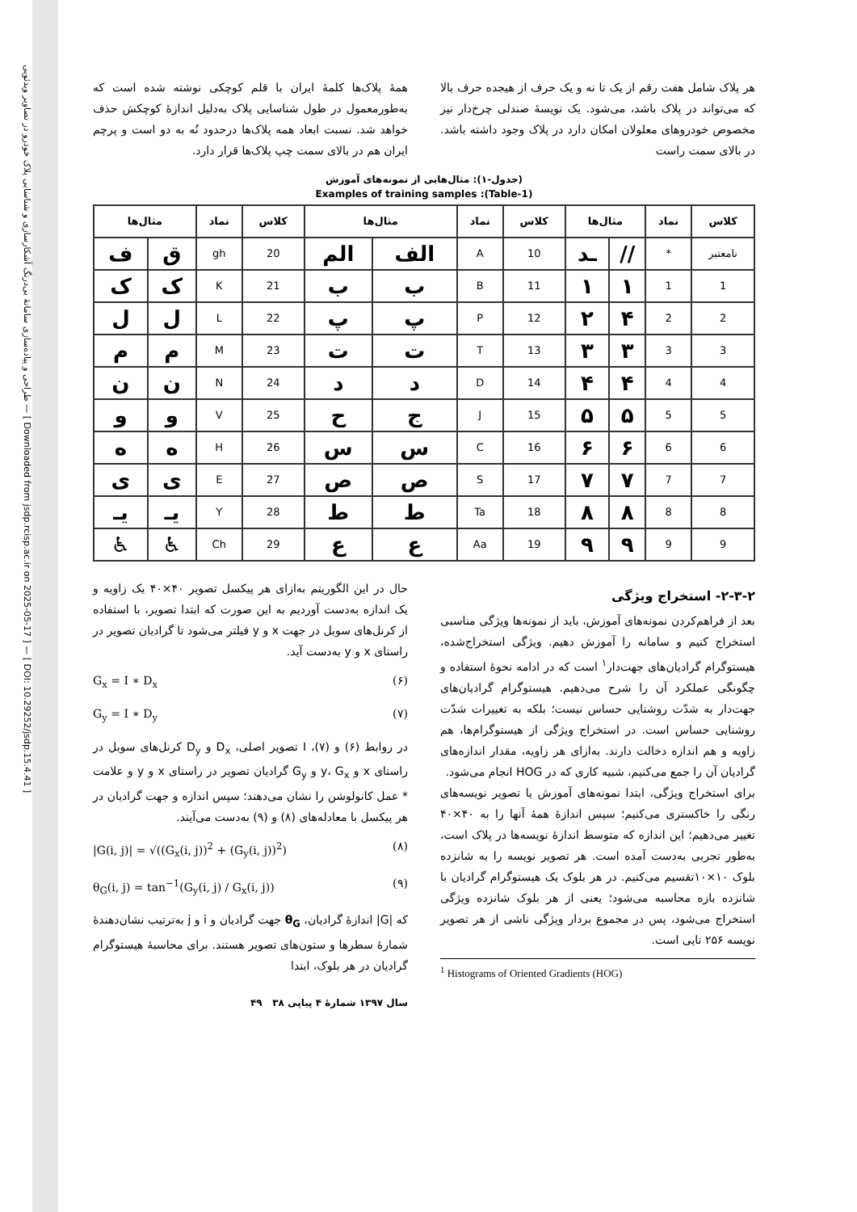طراحی و پیاده‌سازی سامانهٔ بی‌درنگ آشکارسازی و شناسایی پلاک خودرو در تصاویر ویدئویی — [ Downloaded from jsdp.rcisp.ac.ir on 2025-05-17 ] — [ DOI: 10.29252/jsdp.15.4.41 ]
هر پلاک شامل هفت رقم از یک تا نه و یک حرف از هیجده حرف بالا که می‌تواند در پلاک باشد، می‌شود. یک نویسهٔ صندلی چرخ‌دار نیز مخصوص خودروهای معلولان امکان دارد در پلاک وجود داشته باشد. در بالای سمت راست
همهٔ پلاک‌ها کلمهٔ ایران با قلم کوچکی نوشته شده است که به‌طورمعمول در طول شناسایی پلاک به‌دلیل اندازهٔ کوچکش حذف خواهد شد. نسبت ابعاد همه پلاک‌ها درحدود نُه به دو است و پرچم ایران هم در بالای سمت چپ پلاک‌ها قرار دارد.
(جدول-۱): مثال‌هایی از نمونه‌های آموزش
(Table-1): Examples of training samples
| کلاس | نماد | مثال‌ها | | کلاس | نماد | مثال‌ها | | کلاس | نماد | مثال‌ها | |
| --- | --- | --- | --- | --- | --- | --- | --- | --- | --- | --- | --- |
| نامعتبر | * | // | ـد | 10 | A | الف | الم | 20 | gh | ق | ف |
| 1 | 1 | ۱ | ۱ | 11 | B | ب | ب | 21 | K | ک | ک |
| 2 | 2 | ۴ | ۲ | 12 | P | پ | پ | 22 | L | ل | ل |
| 3 | 3 | ۳ | ۳ | 13 | T | ت | ت | 23 | M | م | م |
| 4 | 4 | ۴ | ۴ | 14 | D | د | د | 24 | N | ن | ن |
| 5 | 5 | ۵ | ۵ | 15 | J | ج | ح | 25 | V | و | و |
| 6 | 6 | ۶ | ۶ | 16 | C | س | س | 26 | H | ه | ه |
| 7 | 7 | ۷ | ۷ | 17 | S | ص | ص | 27 | E | ی | ی |
| 8 | 8 | ۸ | ۸ | 18 | Ta | ط | ط | 28 | Y | یـ | یـ |
| 9 | 9 | ۹ | ۹ | 19 | Aa | ع | ع | 29 | Ch | ♿ | ♿ |
۲-۳-۲- استخراج ویژگی
بعد از فراهم‌کردن نمونه‌های آموزش، باید از نمونه‌ها ویژگی مناسبی استخراج کنیم و سامانه را آموزش دهیم. ویژگی استخراج‌شده، هیستوگرام گرادیان‌های جهت‌دار<sup>۱</sup> است که در ادامه نحوهٔ استفاده و چگونگی عملکرد آن را شرح می‌دهیم. هیستوگرام گرادیان‌های جهت‌دار به شدّت روشنایی حساس نیست؛ بلکه به تغییرات شدّت روشنایی حساس است. در استخراج ویژگی از هیستوگرام‌ها، هم زاویه و هم اندازه دخالت دارند. به‌ازای هر زاویه، مقدار اندازه‌های گرادیان آن را جمع می‌کنیم، شبیه کاری که در HOG انجام می‌شود.
برای استخراج ویژگی، ابتدا نمونه‌های آموزش یا تصویر نویسه‌های رنگی را خاکستری می‌کنیم؛ سپس اندازهٔ همهٔ آنها را به ۴۰×۴۰ تغییر می‌دهیم؛ این اندازه که متوسط اندازهٔ نویسه‌ها در پلاک است، به‌طور تجربی به‌دست آمده است. هر تصویر نویسه را به شانزده بلوک ۱۰×۱۰تقسیم می‌کنیم. در هر بلوک یک هیستوگرام گرادیان با شانزده بازه محاسبه می‌شود؛ یعنی از هر بلوک شانزده ویژگی استخراج می‌شود، پس در مجموع بردار ویژگی ناشی از هر تصویر نویسه ۲۵۶ تایی است.
<sup>1</sup> Histograms of Oriented Gradients (HOG)
حال در این الگوریتم به‌ازای هر پیکسل تصویر ۴۰×۴۰ یک زاویه و یک اندازه به‌دست آوردیم به این صورت که ابتدا تصویر، با استفاده از کرنل‌های سوبل در جهت x و y فیلتر می‌شود تا گرادیان تصویر در راستای x و y به‌دست آید.
G<sub>x</sub> = I ∗ D<sub>x</sub> (۶)
G<sub>y</sub> = I ∗ D<sub>y</sub> (۷)
در روابط (۶) و (۷)، I تصویر اصلی، D<sub>x</sub> و D<sub>y</sub> کرنل‌های سوبل در راستای x و y، G<sub>x</sub> و G<sub>y</sub> گرادیان تصویر در راستای x و y و علامت * عمل کانولوشن را نشان می‌دهند؛ سپس اندازه و جهت گرادیان در هر پیکسل با معادله‌های (۸) و (۹) به‌دست می‌آیند.
|G(i, j)| = √((G<sub>x</sub>(i, j))<sup>2</sup> + (G<sub>y</sub>(i, j))<sup>2</sup>) (۸)
θ<sub>G</sub>(i, j) = tan<sup>−1</sup>(G<sub>y</sub>(i, j) / G<sub>x</sub>(i, j)) (۹)
که |G| اندازهٔ گرادیان، θ<sub>G</sub> جهت گرادیان و i و j به‌ترتیب نشان‌دهندهٔ شمارهٔ سطرها و ستون‌های تصویر هستند. برای محاسبهٔ هیستوگرام گرادیان در هر بلوک، ابتدا
سال ۱۳۹۷ شمارهٔ ۴ پیاپی ۳۸ ۴۹